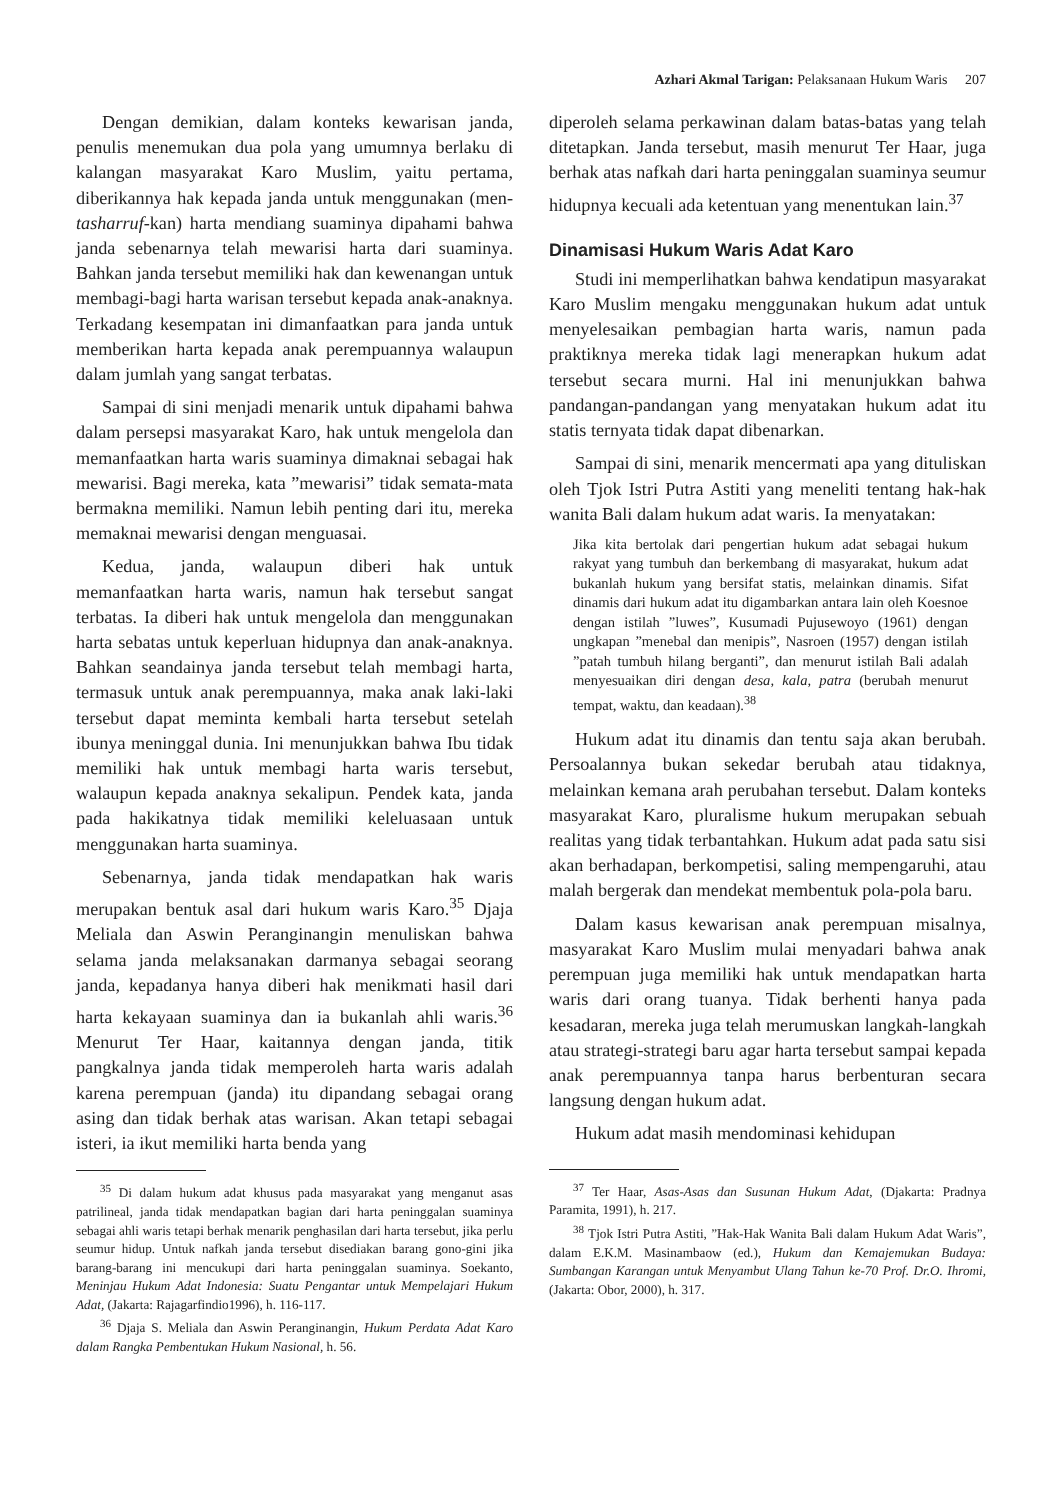Azhari Akmal Tarigan: Pelaksanaan Hukum Waris 207
Dengan demikian, dalam konteks kewarisan janda, penulis menemukan dua pola yang umumnya berlaku di kalangan masyarakat Karo Muslim, yaitu pertama, diberikannya hak kepada janda untuk menggunakan (men-tasharruf-kan) harta mendiang suaminya dipahami bahwa janda sebenarnya telah mewarisi harta dari suaminya. Bahkan janda tersebut memiliki hak dan kewenangan untuk membagi-bagi harta warisan tersebut kepada anak-anaknya. Terkadang kesempatan ini dimanfaatkan para janda untuk memberikan harta kepada anak perempuannya walaupun dalam jumlah yang sangat terbatas.
Sampai di sini menjadi menarik untuk dipahami bahwa dalam persepsi masyarakat Karo, hak untuk mengelola dan memanfaatkan harta waris suaminya dimaknai sebagai hak mewarisi. Bagi mereka, kata ”mewarisi” tidak semata-mata bermakna memiliki. Namun lebih penting dari itu, mereka memaknai mewarisi dengan menguasai.
Kedua, janda, walaupun diberi hak untuk memanfaatkan harta waris, namun hak tersebut sangat terbatas. Ia diberi hak untuk mengelola dan menggunakan harta sebatas untuk keperluan hidupnya dan anak-anaknya. Bahkan seandainya janda tersebut telah membagi harta, termasuk untuk anak perempuannya, maka anak laki-laki tersebut dapat meminta kembali harta tersebut setelah ibunya meninggal dunia. Ini menunjukkan bahwa Ibu tidak memiliki hak untuk membagi harta waris tersebut, walaupun kepada anaknya sekalipun. Pendek kata, janda pada hakikatnya tidak memiliki keleluasaan untuk menggunakan harta suaminya.
Sebenarnya, janda tidak mendapatkan hak waris merupakan bentuk asal dari hukum waris Karo.<sup>35</sup> Djaja Meliala dan Aswin Peranginangin menuliskan bahwa selama janda melaksanakan darmanya sebagai seorang janda, kepadanya hanya diberi hak menikmati hasil dari harta kekayaan suaminya dan ia bukanlah ahli waris.<sup>36</sup> Menurut Ter Haar, kaitannya dengan janda, titik pangkalnya janda tidak memperoleh harta waris adalah karena perempuan (janda) itu dipandang sebagai orang asing dan tidak berhak atas warisan. Akan tetapi sebagai isteri, ia ikut memiliki harta benda yang
<sup>35</sup> Di dalam hukum adat khusus pada masyarakat yang menganut asas patrilineal, janda tidak mendapatkan bagian dari harta peninggalan suaminya sebagai ahli waris tetapi berhak menarik penghasilan dari harta tersebut, jika perlu seumur hidup. Untuk nafkah janda tersebut disediakan barang gono-gini jika barang-barang ini mencukupi dari harta peninggalan suaminya. Soekanto, Meninjau Hukum Adat Indonesia: Suatu Pengantar untuk Mempelajari Hukum Adat, (Jakarta: Rajagarfindio1996), h. 116-117.
<sup>36</sup> Djaja S. Meliala dan Aswin Peranginangin, Hukum Perdata Adat Karo dalam Rangka Pembentukan Hukum Nasional, h. 56.
diperoleh selama perkawinan dalam batas-batas yang telah ditetapkan. Janda tersebut, masih menurut Ter Haar, juga berhak atas nafkah dari harta peninggalan suaminya seumur hidupnya kecuali ada ketentuan yang menentukan lain.<sup>37</sup>
Dinamisasi Hukum Waris Adat Karo
Studi ini memperlihatkan bahwa kendatipun masyarakat Karo Muslim mengaku menggunakan hukum adat untuk menyelesaikan pembagian harta waris, namun pada praktiknya mereka tidak lagi menerapkan hukum adat tersebut secara murni. Hal ini menunjukkan bahwa pandangan-pandangan yang menyatakan hukum adat itu statis ternyata tidak dapat dibenarkan.
Sampai di sini, menarik mencermati apa yang dituliskan oleh Tjok Istri Putra Astiti yang meneliti tentang hak-hak wanita Bali dalam hukum adat waris. Ia menyatakan:
Jika kita bertolak dari pengertian hukum adat sebagai hukum rakyat yang tumbuh dan berkembang di masyarakat, hukum adat bukanlah hukum yang bersifat statis, melainkan dinamis. Sifat dinamis dari hukum adat itu digambarkan antara lain oleh Koesnoe dengan istilah ”luwes”, Kusumadi Pujusewoyo (1961) dengan ungkapan ”menebal dan menipis”, Nasroen (1957) dengan istilah ”patah tumbuh hilang berganti”, dan menurut istilah Bali adalah menyesuaikan diri dengan desa, kala, patra (berubah menurut tempat, waktu, dan keadaan).<sup>38</sup>
Hukum adat itu dinamis dan tentu saja akan berubah. Persoalannya bukan sekedar berubah atau tidaknya, melainkan kemana arah perubahan tersebut. Dalam konteks masyarakat Karo, pluralisme hukum merupakan sebuah realitas yang tidak terbantahkan. Hukum adat pada satu sisi akan berhadapan, berkompetisi, saling mempengaruhi, atau malah bergerak dan mendekat membentuk pola-pola baru.
Dalam kasus kewarisan anak perempuan misalnya, masyarakat Karo Muslim mulai menyadari bahwa anak perempuan juga memiliki hak untuk mendapatkan harta waris dari orang tuanya. Tidak berhenti hanya pada kesadaran, mereka juga telah merumuskan langkah-langkah atau strategi-strategi baru agar harta tersebut sampai kepada anak perempuannya tanpa harus berbenturan secara langsung dengan hukum adat.
Hukum adat masih mendominasi kehidupan
<sup>37</sup> Ter Haar, Asas-Asas dan Susunan Hukum Adat, (Djakarta: Pradnya Paramita, 1991), h. 217.
<sup>38</sup> Tjok Istri Putra Astiti, ”Hak-Hak Wanita Bali dalam Hukum Adat Waris”, dalam E.K.M. Masinambaow (ed.), Hukum dan Kemajemukan Budaya: Sumbangan Karangan untuk Menyambut Ulang Tahun ke-70 Prof. Dr.O. Ihromi, (Jakarta: Obor, 2000), h. 317.